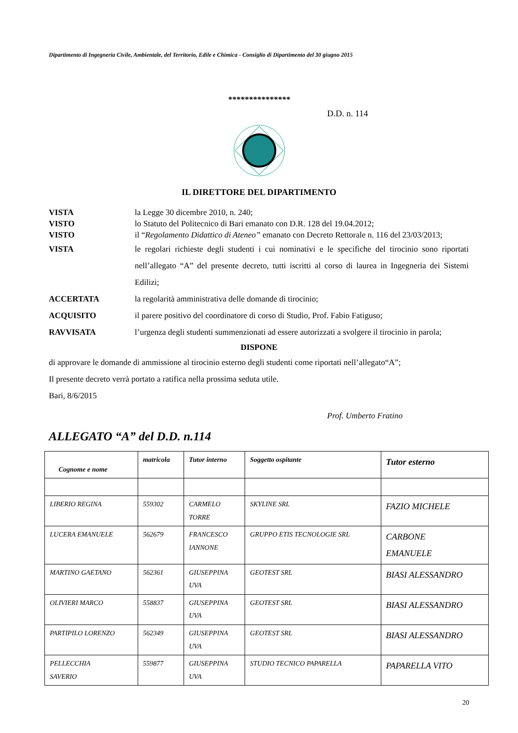Dipartimento di Ingegneria Civile, Ambientale, del Territorio, Edile e Chimica - Consiglio di Dipartimento del 30 giugno 2015
***************
D.D. n. 114
IL DIRETTORE DEL DIPARTIMENTO
VISTA la Legge 30 dicembre 2010, n. 240;
VISTO lo Statuto del Politecnico di Bari emanato con D.R. 128 del 19.04.2012;
VISTO il “Regolamento Didattico di Ateneo” emanato con Decreto Rettorale n. 116 del 23/03/2013;
VISTA le regolari richieste degli studenti i cui nominativi e le specifiche del tirocinio sono riportati nell’allegato “A” del presente decreto, tutti iscritti al corso di laurea in Ingegneria dei Sistemi Edilizi;
ACCERTATA la regolarità amministrativa delle domande di tirocinio;
ACQUISITO il parere positivo del coordinatore di corso di Studio, Prof. Fabio Fatiguso;
RAVVISATA l’urgenza degli studenti summenzionati ad essere autorizzati a svolgere il tirocinio in parola;
DISPONE
di approvare le domande di ammissione al tirocinio esterno degli studenti come riportati nell’allegato“A”;
Il presente decreto verrà portato a ratifica nella prossima seduta utile.
Bari, 8/6/2015
Prof. Umberto Fratino
ALLEGATO “A” del D.D. n.114
| Cognome e nome | matricola | Tutor interno | Soggetto ospitante | Tutor esterno |
| --- | --- | --- | --- | --- |
| LIBERIO REGINA | 559302 | CARMELO TORRE | SKYLINE SRL | FAZIO MICHELE |
| LUCERA EMANUELE | 562679 | FRANCESCO IANNONE | GRUPPO ETIS TECNOLOGIE SRL | CARBONE EMANUELE |
| MARTINO GAETANO | 562361 | GIUSEPPINA UVA | GEOTEST SRL | BIASI ALESSANDRO |
| OLIVIERI MARCO | 558837 | GIUSEPPINA UVA | GEOTEST SRL | BIASI ALESSANDRO |
| PARTIPILO LORENZO | 562349 | GIUSEPPINA UVA | GEOTEST SRL | BIASI ALESSANDRO |
| PELLECCHIA SAVERIO | 559877 | GIUSEPPINA UVA | STUDIO TECNICO PAPARELLA | PAPARELLA VITO |
20